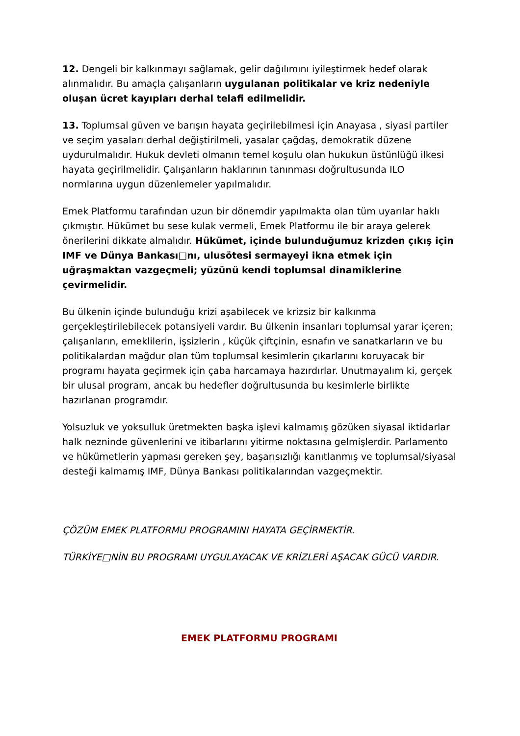12. Dengeli bir kalkınmayı sağlamak, gelir dağılımını iyileştirmek hedef olarak alınmalıdır. Bu amaçla çalışanların uygulanan politikalar ve kriz nedeniyle oluşan ücret kayıpları derhal telafi edilmelidir.
13. Toplumsal güven ve barışın hayata geçirilebilmesi için Anayasa , siyasi partiler ve seçim yasaları derhal değiştirilmeli, yasalar çağdaş, demokratik düzene uydurulmalıdır. Hukuk devleti olmanın temel koşulu olan hukukun üstünlüğü ilkesi hayata geçirilmelidir. Çalışanların haklarının tanınması doğrultusunda ILO normlarına uygun düzenlemeler yapılmalıdır.
Emek Platformu tarafından uzun bir dönemdir yapılmakta olan tüm uyarılar haklı çıkmıştır. Hükümet bu sese kulak vermeli, Emek Platformu ile bir araya gelerek önerilerini dikkate almalıdır. Hükümet, içinde bulunduğumuz krizden çıkış için IMF ve Dünya Bankası□nı, ulusötesi sermayeyi ikna etmek için uğraşmaktan vazgeçmeli; yüzünü kendi toplumsal dinamiklerine çevirmelidir.
Bu ülkenin içinde bulunduğu krizi aşabilecek ve krizsiz bir kalkınma gerçekleştirilebilecek potansiyeli vardır. Bu ülkenin insanları toplumsal yarar içeren; çalışanların, emeklilerin, işsizlerin , küçük çiftçinin, esnafın ve sanatkarların ve bu politikalardan mağdur olan tüm toplumsal kesimlerin çıkarlarını koruyacak bir programı hayata geçirmek için çaba harcamaya hazırdırlar. Unutmayalım ki, gerçek bir ulusal program, ancak bu hedefler doğrultusunda bu kesimlerle birlikte hazırlanan programdır.
Yolsuzluk ve yoksulluk üretmekten başka işlevi kalmamış gözüken siyasal iktidarlar halk nezninde güvenlerini ve itibarlarını yitirme noktasına gelmişlerdir. Parlamento ve hükümetlerin yapması gereken şey, başarısızlığı kanıtlanmış ve toplumsal/siyasal desteği kalmamış IMF, Dünya Bankası politikalarından vazgeçmektir.
ÇÖZÜM EMEK PLATFORMU PROGRAMINI HAYATA GEÇİRMEKTİR.
TÜRKİYE□NİN BU PROGRAMI UYGULAYACAK VE KRİZLERİ AŞACAK GÜCÜ VARDIR.
EMEK PLATFORMU PROGRAMI